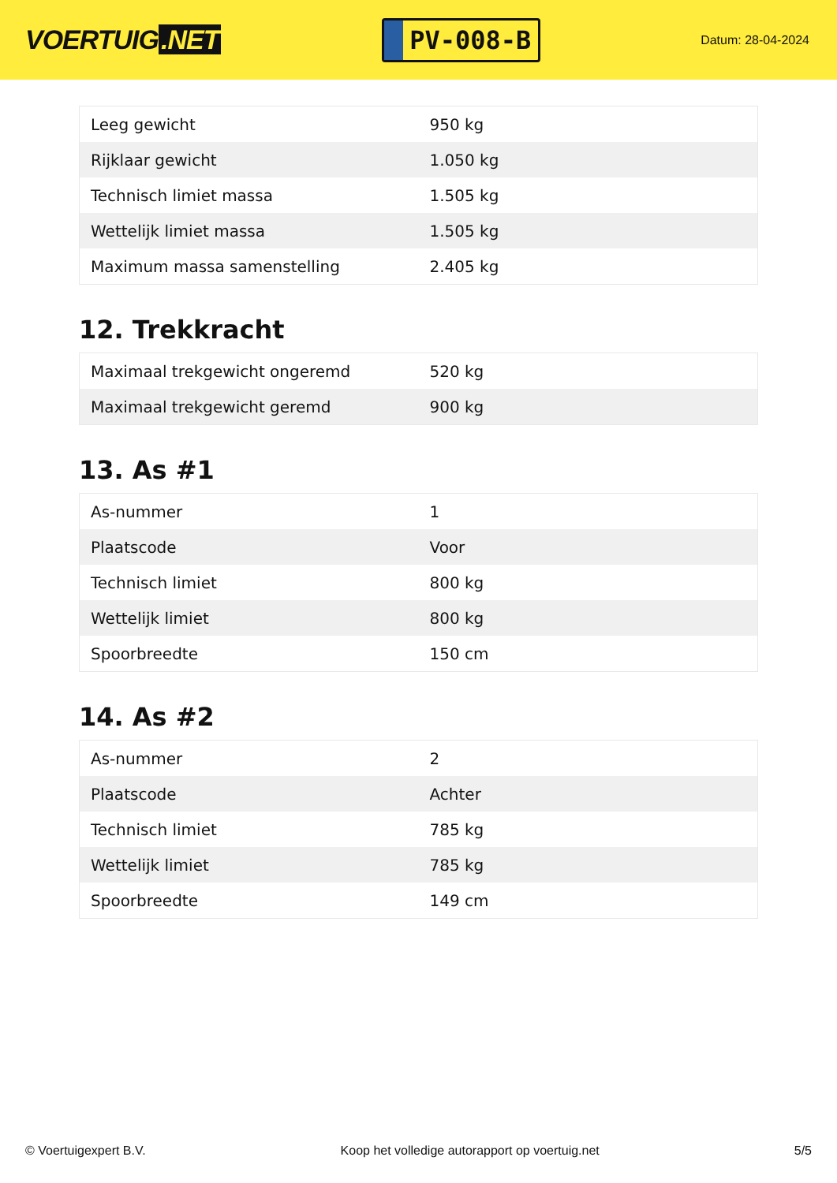VOERTUIG.NET
PV-008-B
Datum: 28-04-2024
| Leeg gewicht | 950 kg |
| Rijklaar gewicht | 1.050 kg |
| Technisch limiet massa | 1.505 kg |
| Wettelijk limiet massa | 1.505 kg |
| Maximum massa samenstelling | 2.405 kg |
12. Trekkracht
| Maximaal trekgewicht ongeremd | 520 kg |
| Maximaal trekgewicht geremd | 900 kg |
13. As #1
| As-nummer | 1 |
| Plaatscode | Voor |
| Technisch limiet | 800 kg |
| Wettelijk limiet | 800 kg |
| Spoorbreedte | 150 cm |
14. As #2
| As-nummer | 2 |
| Plaatscode | Achter |
| Technisch limiet | 785 kg |
| Wettelijk limiet | 785 kg |
| Spoorbreedte | 149 cm |
© Voertuigexpert B.V. Koop het volledige autorapport op voertuig.net 5/5